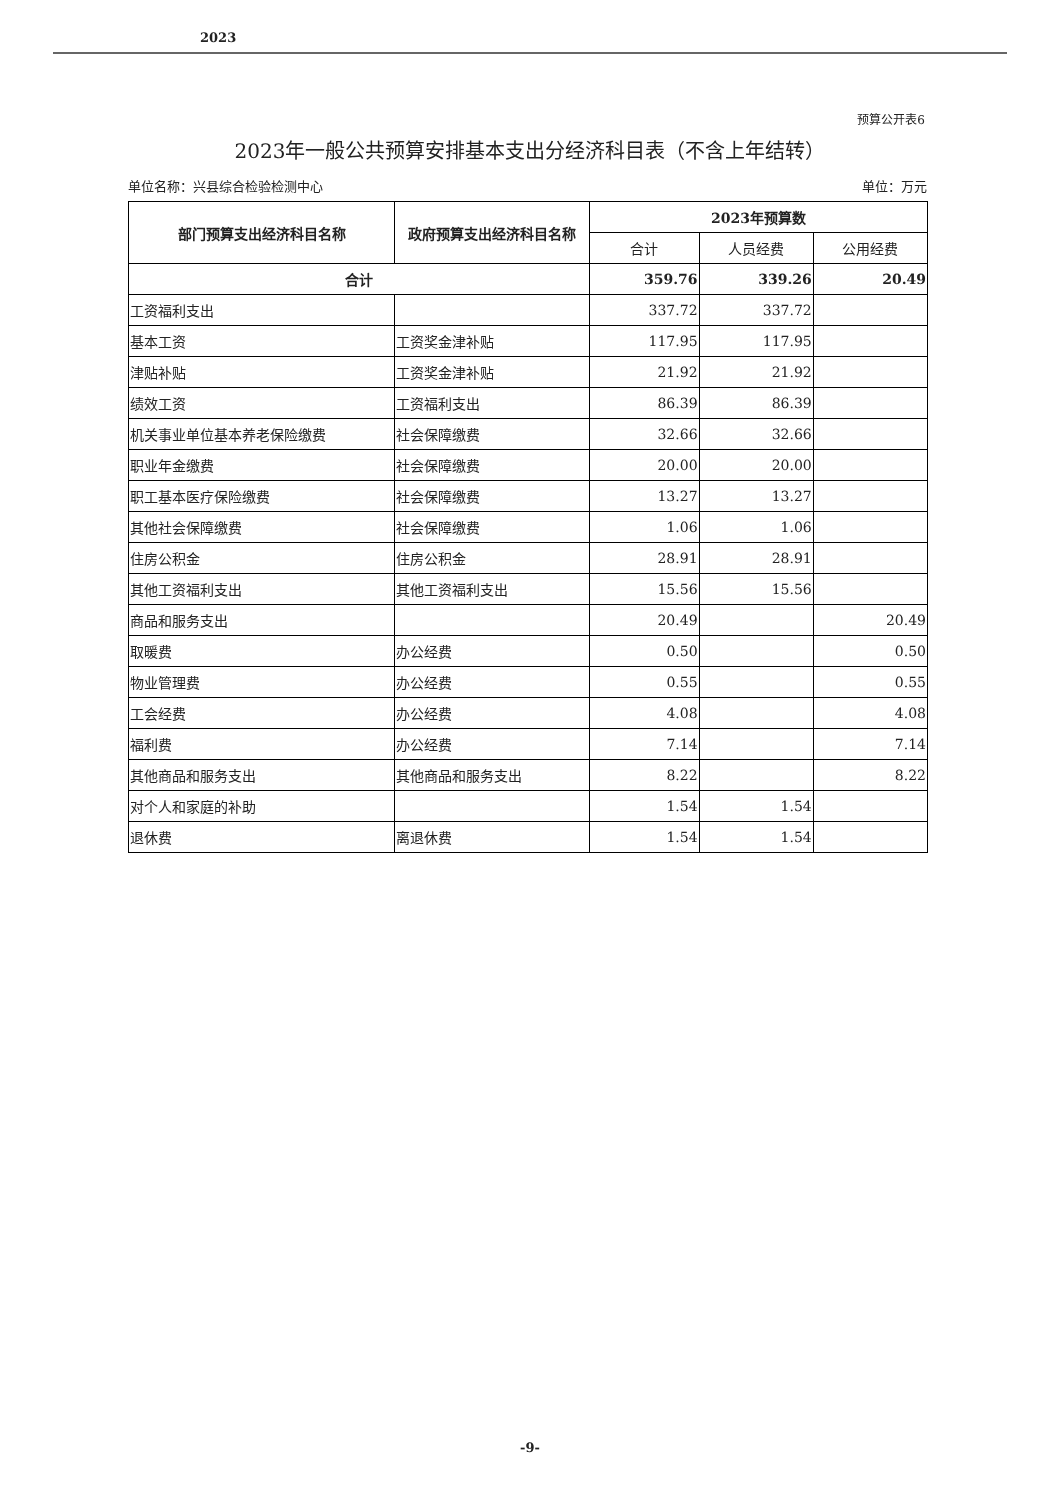2023
预算公开表6
2023年一般公共预算安排基本支出分经济科目表（不含上年结转）
单位名称：兴县综合检验检测中心 单位：万元
| 部门预算支出经济科目名称 | 政府预算支出经济科目名称 | 2023年预算数 | | |
| --- | --- | --- | --- | --- |
| | | 合计 | 人员经费 | 公用经费 |
| 合计 | | 359.76 | 339.26 | 20.49 |
| 工资福利支出 | | 337.72 | 337.72 | |
| 基本工资 | 工资奖金津补贴 | 117.95 | 117.95 | |
| 津贴补贴 | 工资奖金津补贴 | 21.92 | 21.92 | |
| 绩效工资 | 工资福利支出 | 86.39 | 86.39 | |
| 机关事业单位基本养老保险缴费 | 社会保障缴费 | 32.66 | 32.66 | |
| 职业年金缴费 | 社会保障缴费 | 20.00 | 20.00 | |
| 职工基本医疗保险缴费 | 社会保障缴费 | 13.27 | 13.27 | |
| 其他社会保障缴费 | 社会保障缴费 | 1.06 | 1.06 | |
| 住房公积金 | 住房公积金 | 28.91 | 28.91 | |
| 其他工资福利支出 | 其他工资福利支出 | 15.56 | 15.56 | |
| 商品和服务支出 | | 20.49 | | 20.49 |
| 取暖费 | 办公经费 | 0.50 | | 0.50 |
| 物业管理费 | 办公经费 | 0.55 | | 0.55 |
| 工会经费 | 办公经费 | 4.08 | | 4.08 |
| 福利费 | 办公经费 | 7.14 | | 7.14 |
| 其他商品和服务支出 | 其他商品和服务支出 | 8.22 | | 8.22 |
| 对个人和家庭的补助 | | 1.54 | 1.54 | |
| 退休费 | 离退休费 | 1.54 | 1.54 | |
-9-